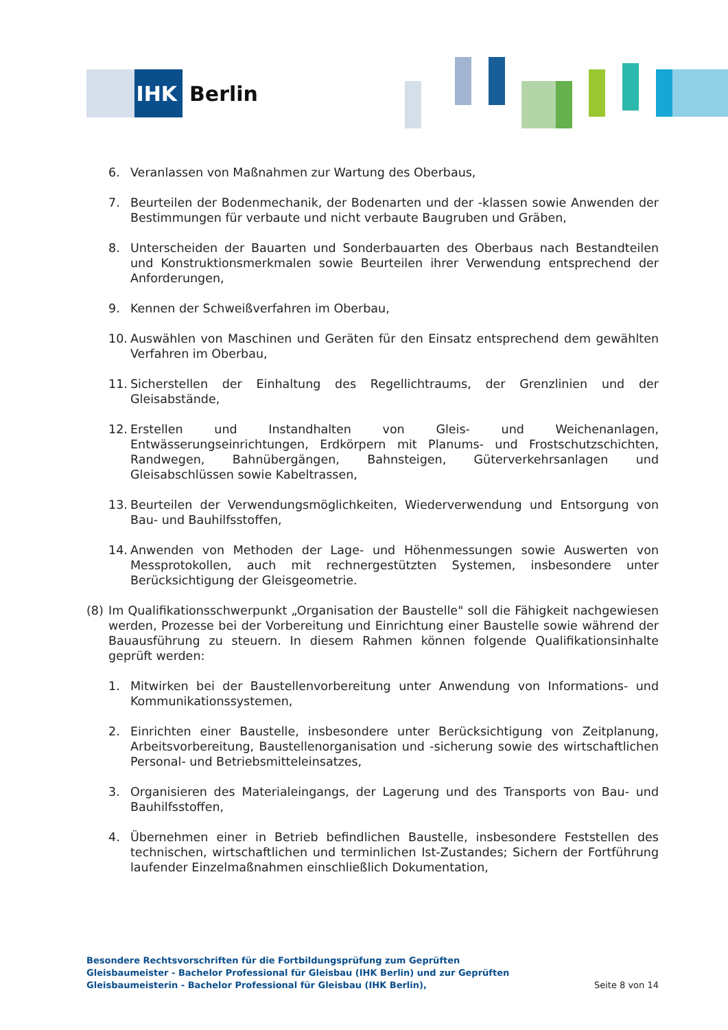IHK
Berlin
6. Veranlassen von Maßnahmen zur Wartung des Oberbaus,
7. Beurteilen der Bodenmechanik, der Bodenarten und der -klassen sowie Anwenden der Bestimmungen für verbaute und nicht verbaute Baugruben und Gräben,
8. Unterscheiden der Bauarten und Sonderbauarten des Oberbaus nach Bestandteilen und Konstruktionsmerkmalen sowie Beurteilen ihrer Verwendung entsprechend der Anforderungen,
9. Kennen der Schweißverfahren im Oberbau,
10. Auswählen von Maschinen und Geräten für den Einsatz entsprechend dem gewählten Verfahren im Oberbau,
11. Sicherstellen der Einhaltung des Regellichtraums, der Grenzlinien und der Gleisabstände,
12. Erstellen und Instandhalten von Gleis- und Weichenanlagen, Entwässerungseinrichtungen, Erdkörpern mit Planums- und Frostschutzschichten, Randwegen, Bahnübergängen, Bahnsteigen, Güterverkehrsanlagen und Gleisabschlüssen sowie Kabeltrassen,
13. Beurteilen der Verwendungsmöglichkeiten, Wiederverwendung und Entsorgung von Bau- und Bauhilfsstoffen,
14. Anwenden von Methoden der Lage- und Höhenmessungen sowie Auswerten von Messprotokollen, auch mit rechnergestützten Systemen, insbesondere unter Berücksichtigung der Gleisgeometrie.
(8) Im Qualifikationsschwerpunkt „Organisation der Baustelle" soll die Fähigkeit nachgewiesen werden, Prozesse bei der Vorbereitung und Einrichtung einer Baustelle sowie während der Bauausführung zu steuern. In diesem Rahmen können folgende Qualifikationsinhalte geprüft werden:
1. Mitwirken bei der Baustellenvorbereitung unter Anwendung von Informations- und Kommunikationssystemen,
2. Einrichten einer Baustelle, insbesondere unter Berücksichtigung von Zeitplanung, Arbeitsvorbereitung, Baustellenorganisation und -sicherung sowie des wirtschaftlichen Personal- und Betriebsmitteleinsatzes,
3. Organisieren des Materialeingangs, der Lagerung und des Transports von Bau- und Bauhilfsstoffen,
4. Übernehmen einer in Betrieb befindlichen Baustelle, insbesondere Feststellen des technischen, wirtschaftlichen und terminlichen Ist-Zustandes; Sichern der Fortführung laufender Einzelmaßnahmen einschließlich Dokumentation,
Besondere Rechtsvorschriften für die Fortbildungsprüfung zum Geprüften Gleisbaumeister - Bachelor Professional für Gleisbau (IHK Berlin) und zur Geprüften Gleisbaumeisterin - Bachelor Professional für Gleisbau (IHK Berlin),
Seite 8 von 14